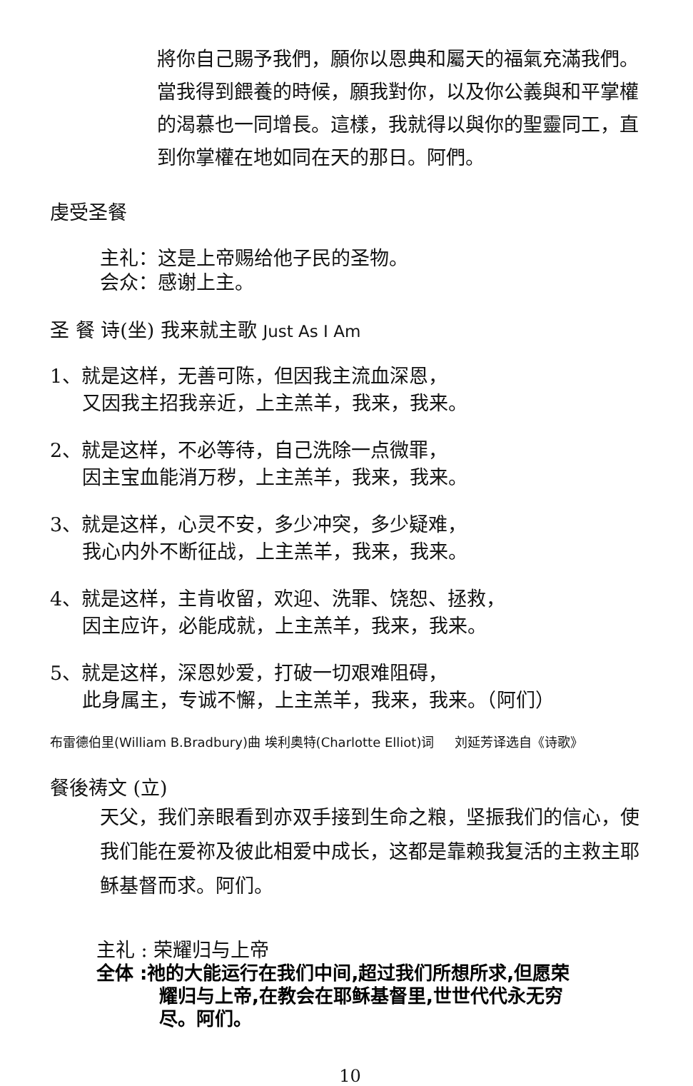將你自己賜予我們，願你以恩典和屬天的福氣充滿我們。當我得到餵養的時候，願我對你，以及你公義與和平掌權的渴慕也一同增長。這樣，我就得以與你的聖靈同工，直到你掌權在地如同在天的那日。阿們。
虔受圣餐
主礼：这是上帝赐给他子民的圣物。
会众：感谢上主。
圣 餐 诗(坐) 我来就主歌 Just As I Am
1、就是这样，无善可陈，但因我主流血深恩，
又因我主招我亲近，上主羔羊，我来，我来。
2、就是这样，不必等待，自己洗除一点微罪，
因主宝血能消万秽，上主羔羊，我来，我来。
3、就是这样，心灵不安，多少冲突，多少疑难，
我心内外不断征战，上主羔羊，我来，我来。
4、就是这样，主肯收留，欢迎、洗罪、饶恕、拯救，
因主应许，必能成就，上主羔羊，我来，我来。
5、就是这样，深恩妙爱，打破一切艰难阻碍，
此身属主，专诚不懈，上主羔羊，我来，我来。（阿们）
布雷德伯里(William B.Bradbury)曲 埃利奥特(Charlotte Elliot)词 刘延芳译选自《诗歌》
餐後祷文 (立)
天父，我们亲眼看到亦双手接到生命之粮，坚振我们的信心，使我们能在爱祢及彼此相爱中成长，这都是靠赖我复活的主救主耶稣基督而求。阿们。
主礼 : 荣耀归与上帝
全体 :祂的大能运行在我们中间,超过我们所想所求,但愿荣
耀归与上帝,在教会在耶稣基督里,世世代代永无穷
尽。阿们。
10